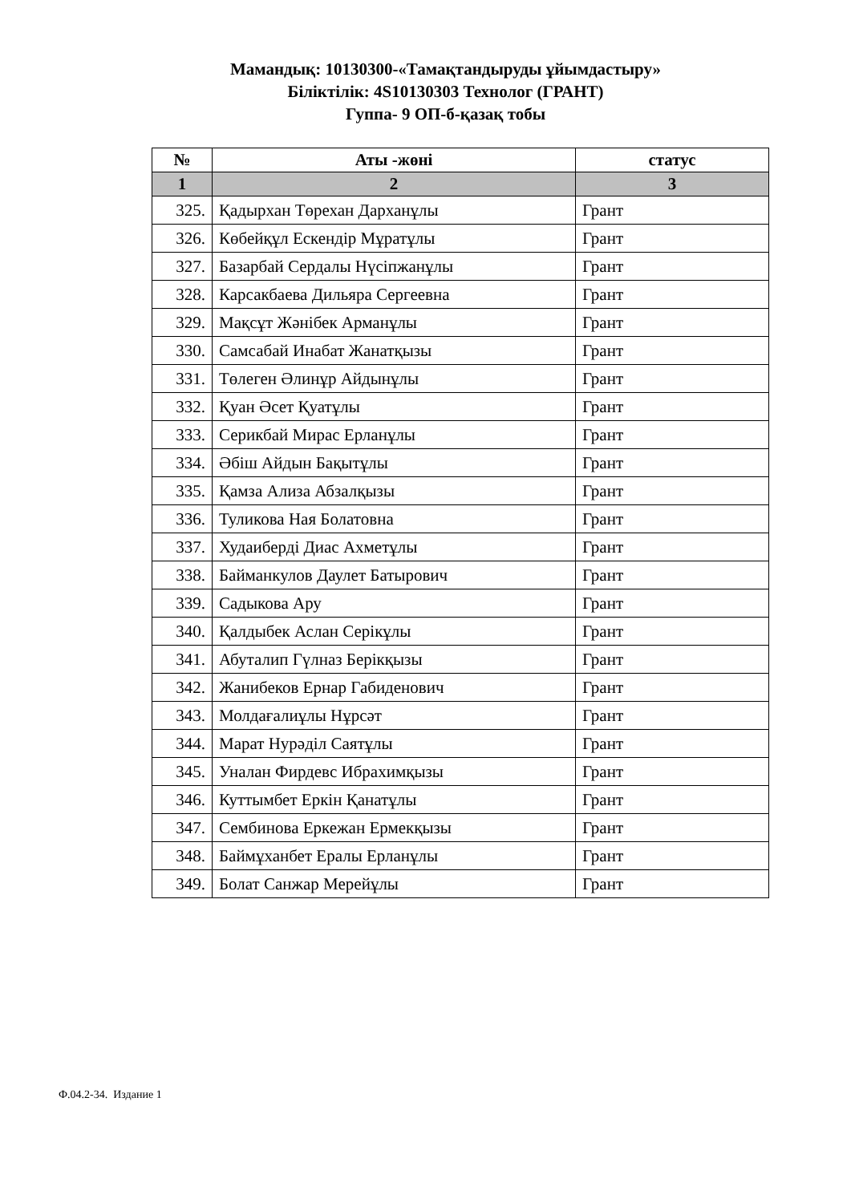Мамандық: 10130300-«Тамақтандыруды ұйымдастыру»
Біліктілік: 4S10130303 Технолог (ГРАНТ)
Гуппа- 9 ОП-б-қазақ тобы
| № | Аты -жөні | статус |
| --- | --- | --- |
| 1 | 2 | 3 |
| 325. | Қадырхан Төрехан Дарханұлы | Грант |
| 326. | Көбейқұл Ескендір Мұратұлы | Грант |
| 327. | Базарбай Сердалы Нүсіпжанұлы | Грант |
| 328. | Карсакбаева Дильяра Сергеевна | Грант |
| 329. | Мақсұт Жәнібек Арманұлы | Грант |
| 330. | Самсабай Инабат Жанатқызы | Грант |
| 331. | Төлеген Әлинұр Айдынұлы | Грант |
| 332. | Қуан Әсет Қуатұлы | Грант |
| 333. | Серикбай Мирас Ерланұлы | Грант |
| 334. | Әбіш Айдын Бақытұлы | Грант |
| 335. | Қамза Ализа Абзалқызы | Грант |
| 336. | Туликова Ная Болатовна | Грант |
| 337. | Худаиберді Диас Ахметұлы | Грант |
| 338. | Байманкулов Даулет Батырович | Грант |
| 339. | Садыкова Ару | Грант |
| 340. | Қалдыбек Аслан Серікұлы | Грант |
| 341. | Абуталип Гүлназ Берікқызы | Грант |
| 342. | Жанибеков Ернар Габиденович | Грант |
| 343. | Молдағалиұлы Нұрсәт | Грант |
| 344. | Марат Нурәділ Саятұлы | Грант |
| 345. | Уналан Фирдевс Ибрахимқызы | Грант |
| 346. | Куттымбет Еркін Қанатұлы | Грант |
| 347. | Сембинова Еркежан Ермекқызы | Грант |
| 348. | Баймұханбет Ералы Ерланұлы | Грант |
| 349. | Болат Санжар Мерейұлы | Грант |
Ф.04.2-34. Издание 1